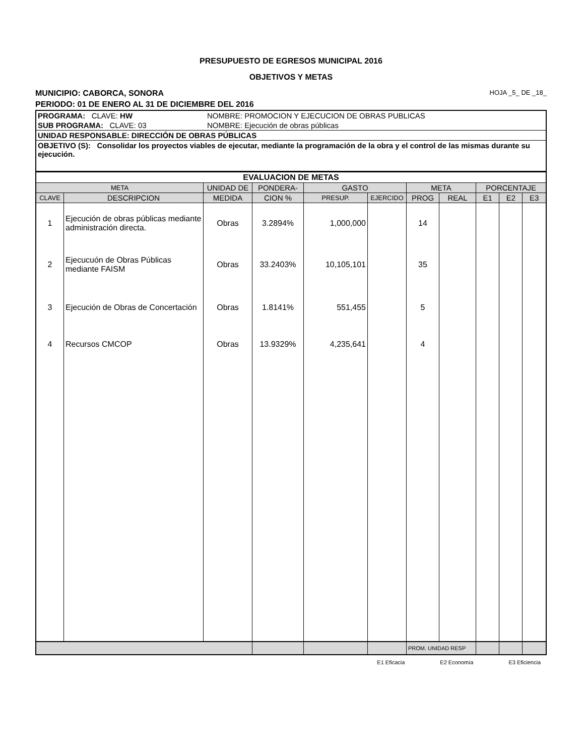PRESUPUESTO DE EGRESOS MUNICIPAL 2016
OBJETIVOS Y METAS
MUNICIPIO: CABORCA, SONORA HOJA _5_ DE _18_
PERIODO: 01 DE ENERO AL 31 DE DICIEMBRE DEL 2016
| PROGRAMA: CLAVE: HW | NOMBRE: PROMOCION Y EJECUCION DE OBRAS PUBLICAS |
| SUB PROGRAMA: CLAVE: 03 | NOMBRE: Ejecución de obras públicas |
| UNIDAD RESPONSABLE: DIRECCIÓN DE OBRAS PÚBLICAS | |
| OBJETIVO (S): Consolidar los proyectos viables de ejecutar, mediante la programación de la obra y el control de las mismas durante su ejecución. | |
| EVALUACION DE METAS | | | | | | | | | | |
| --- | --- | --- | --- | --- | --- | --- | --- | --- | --- | --- |
| META | | UNIDAD DE | PONDERA- | GASTO | | META | | PORCENTAJE | | |
| CLAVE | DESCRIPCION | MEDIDA | CION % | PRESUP. | EJERCIDO | PROG | REAL | E1 | E2 | E3 |
| 1 | Ejecución de obras públicas mediante administración directa. | Obras | 3.2894% | 1,000,000 | | 14 | | | | |
| 2 | Ejecucuón de Obras Públicas mediante FAISM | Obras | 33.2403% | 10,105,101 | | 35 | | | | |
| 3 | Ejecución de Obras de Concertación | Obras | 1.8141% | 551,455 | | 5 | | | | |
| 4 | Recursos CMCOP | Obras | 13.9329% | 4,235,641 | | 4 | | | | |
| | | | | | | PROM. UNIDAD RESP | | | | |
E1 Eficacia E2 Economía E3 Eficiencia